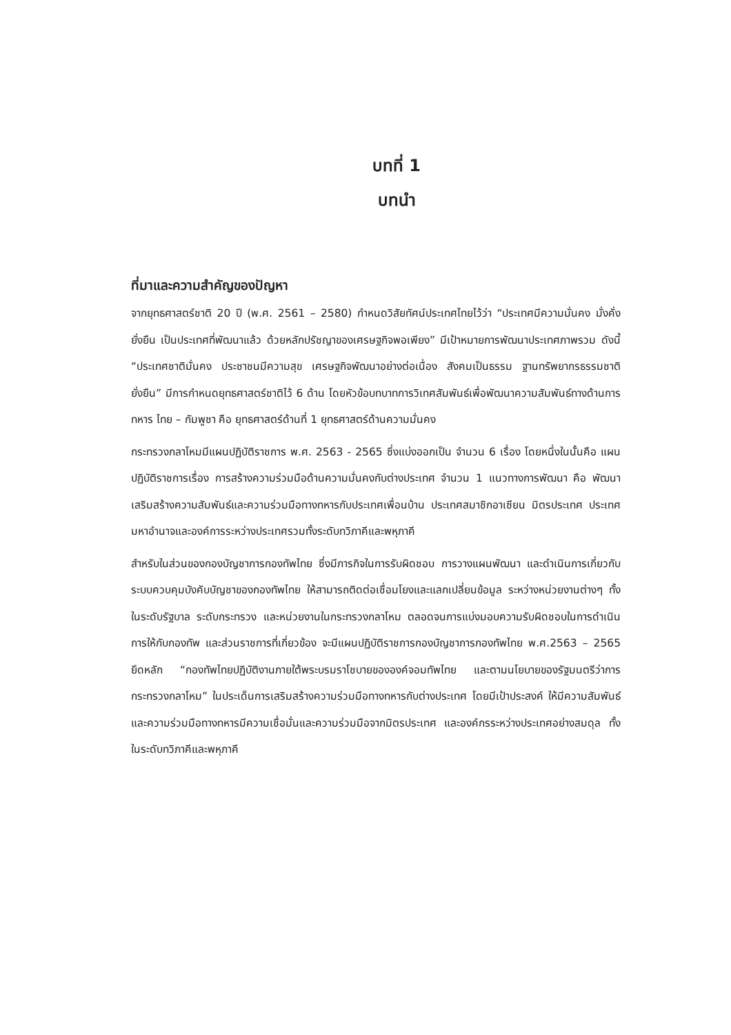บทที่ 1
บทนำ
ที่มาและความสำคัญของปัญหา
จากยุทธศาสตร์ชาติ 20 ปี (พ.ศ. 2561 – 2580) กำหนดวิสัยทัศน์ประเทศไทยไว้ว่า “ประเทศมีความมั่นคง มั่งคั่ง ยั่งยืน เป็นประเทศที่พัฒนาแล้ว ด้วยหลักปรัชญาของเศรษฐกิจพอเพียง” มีเป้าหมายการพัฒนาประเทศภาพรวม ดังนี้ “ประเทศชาติมั่นคง ประชาชนมีความสุข เศรษฐกิจพัฒนาอย่างต่อเนื่อง สังคมเป็นธรรม ฐานทรัพยากรธรรมชาติยั่งยืน” มีการกำหนดยุทธศาสตร์ชาติไว้ 6 ด้าน โดยหัวข้อบทบาทการวิเทศสัมพันธ์เพื่อพัฒนาความสัมพันธ์ทางด้านการทหาร ไทย – กัมพูชา คือ ยุทธศาสตร์ด้านที่ 1 ยุทธศาสตร์ด้านความมั่นคง
กระทรวงกลาโหมมีแผนปฏิบัติราชการ พ.ศ. 2563 - 2565 ซึ่งแบ่งออกเป็น จำนวน 6 เรื่อง โดยหนึ่งในนั้นคือ แผนปฏิบัติราชการเรื่อง การสร้างความร่วมมือด้านความมั่นคงกับต่างประเทศ จำนวน 1 แนวทางการพัฒนา คือ พัฒนาเสริมสร้างความสัมพันธ์และความร่วมมือทางทหารกับประเทศเพื่อนบ้าน ประเทศสมาชิกอาเซียน มิตรประเทศ ประเทศมหาอำนาจและองค์การระหว่างประเทศรวมทั้งระดับทวิภาคีและพหุภาคี
สำหรับในส่วนของกองบัญชาการกองทัพไทย ซึ่งมีภารกิจในการรับผิดชอบ การวางแผนพัฒนา และดำเนินการเกี่ยวกับระบบควบคุมบังคับบัญชาของกองทัพไทย ให้สามารถติดต่อเชื่อมโยงและแลกเปลี่ยนข้อมูล ระหว่างหน่วยงานต่างๆ ทั้งในระดับรัฐบาล ระดับกระทรวง และหน่วยงานในกระทรวงกลาโหม ตลอดจนการแบ่งมอบความรับผิดชอบในการดำเนินการให้กับกองทัพ และส่วนราชการที่เกี่ยวข้อง จะมีแผนปฏิบัติราชการกองบัญชาการกองทัพไทย พ.ศ.2563 – 2565 ยึดหลัก “กองทัพไทยปฏิบัติงานภายใต้พระบรมราโชบายขององค์จอมทัพไทย และตามนโยบายของรัฐมนตรีว่าการกระทรวงกลาโหม” ในประเด็นการเสริมสร้างความร่วมมือทางทหารกับต่างประเทศ โดยมีเป้าประสงค์ ให้มีความสัมพันธ์และความร่วมมือทางทหารมีความเชื่อมั่นและความร่วมมือจากมิตรประเทศ และองค์กรระหว่างประเทศอย่างสมดุล ทั้งในระดับทวิภาคีและพหุภาคี